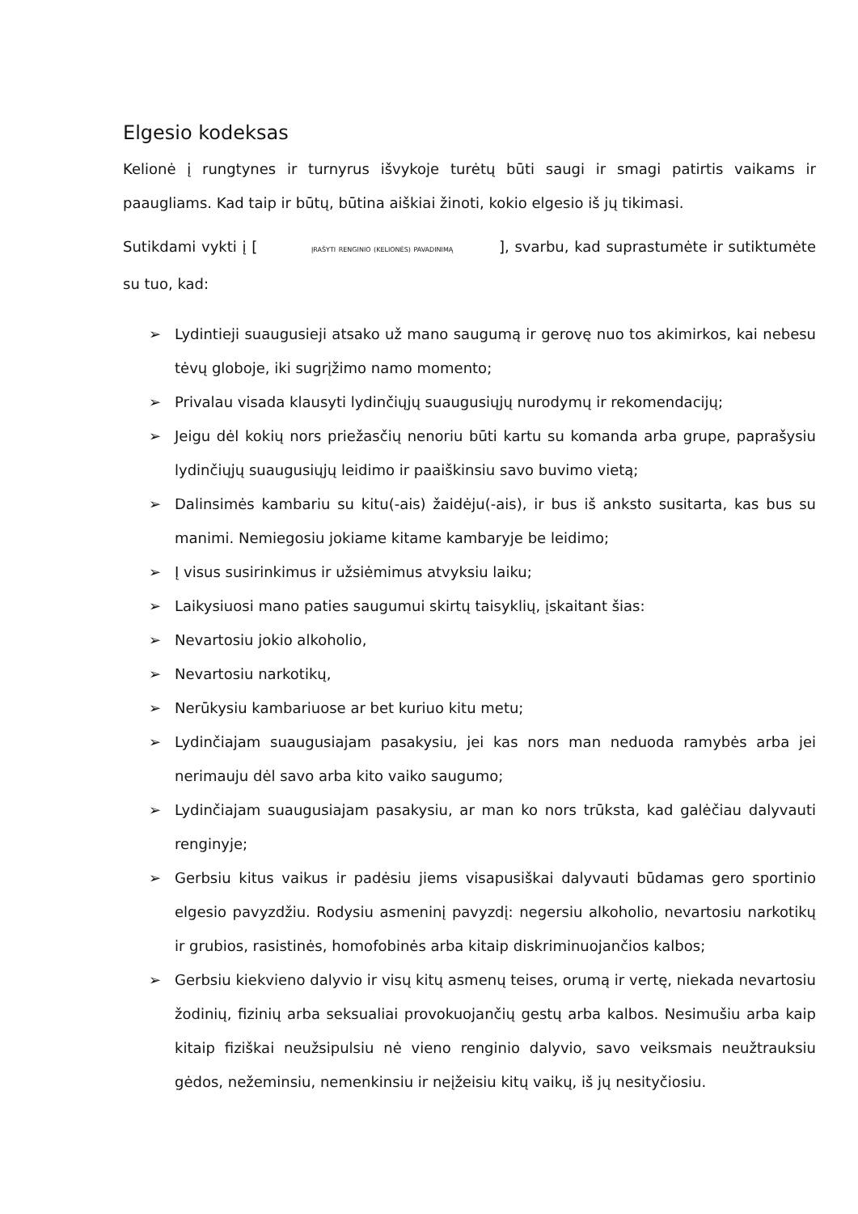Elgesio kodeksas
Kelionė į rungtynes ir turnyrus išvykoje turėtų būti saugi ir smagi patirtis vaikams ir paaugliams. Kad taip ir būtų, būtina aiškiai žinoti, kokio elgesio iš jų tikimasi.
Sutikdami vykti į [ ĮRAŠYTI RENGINIO (KELIONĖS) PAVADINIMĄ ], svarbu, kad suprastumėte ir sutiktumėte su tuo, kad:
➢ Lydintieji suaugusieji atsako už mano saugumą ir gerovę nuo tos akimirkos, kai nebesu tėvų globoje, iki sugrįžimo namo momento;
➢ Privalau visada klausyti lydinčiųjų suaugusiųjų nurodymų ir rekomendacijų;
➢ Jeigu dėl kokių nors priežasčių nenoriu būti kartu su komanda arba grupe, paprašysiu lydinčiųjų suaugusiųjų leidimo ir paaiškinsiu savo buvimo vietą;
➢ Dalinsimės kambariu su kitu(-ais) žaidėju(-ais), ir bus iš anksto susitarta, kas bus su manimi. Nemiegosiu jokiame kitame kambaryje be leidimo;
➢ Į visus susirinkimus ir užsiėmimus atvyksiu laiku;
➢ Laikysiuosi mano paties saugumui skirtų taisyklių, įskaitant šias:
➢ Nevartosiu jokio alkoholio,
➢ Nevartosiu narkotikų,
➢ Nerūkysiu kambariuose ar bet kuriuo kitu metu;
➢ Lydinčiajam suaugusiajam pasakysiu, jei kas nors man neduoda ramybės arba jei nerimauju dėl savo arba kito vaiko saugumo;
➢ Lydinčiajam suaugusiajam pasakysiu, ar man ko nors trūksta, kad galėčiau dalyvauti renginyje;
➢ Gerbsiu kitus vaikus ir padėsiu jiems visapusiškai dalyvauti būdamas gero sportinio elgesio pavyzdžiu. Rodysiu asmeninį pavyzdį: negersiu alkoholio, nevartosiu narkotikų ir grubios, rasistinės, homofobinės arba kitaip diskriminuojančios kalbos;
➢ Gerbsiu kiekvieno dalyvio ir visų kitų asmenų teises, orumą ir vertę, niekada nevartosiu žodinių, fizinių arba seksualiai provokuojančių gestų arba kalbos. Nesimušiu arba kaip kitaip fiziškai neužsipulsiu nė vieno renginio dalyvio, savo veiksmais neužtrauksiu gėdos, nežeminsiu, nemenkinsiu ir neįžeisiu kitų vaikų, iš jų nesityčiosiu.